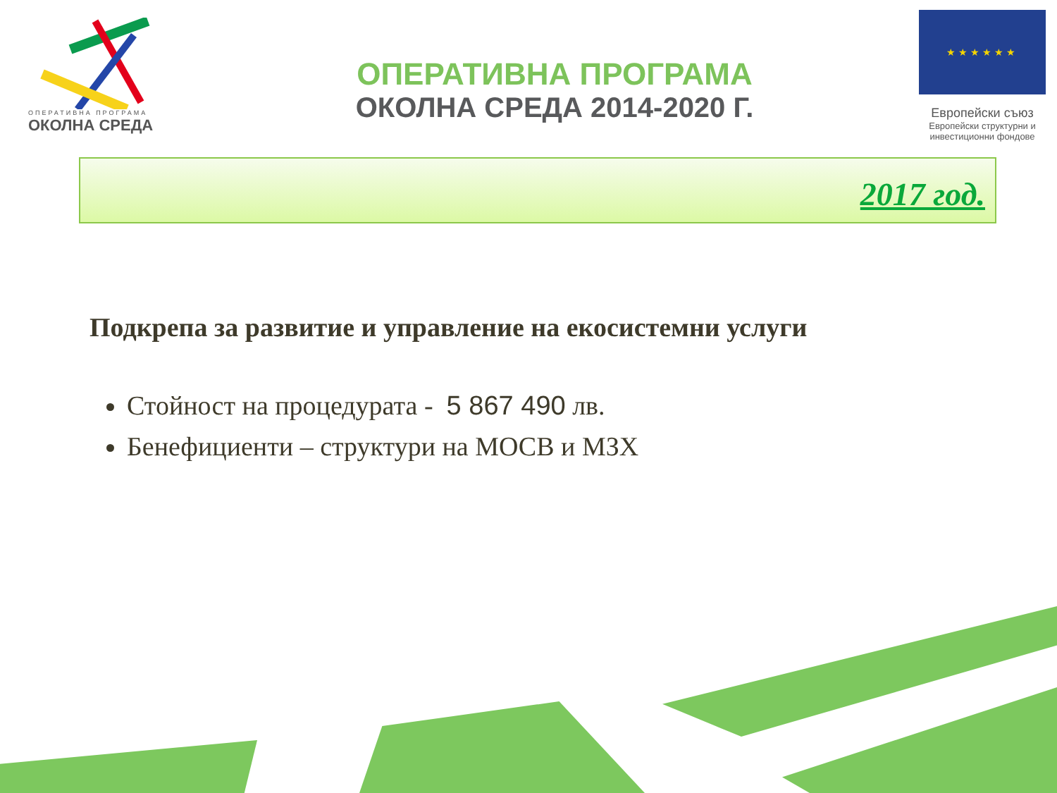ОПЕРАТИВНА ПРОГРАМА
ОКОЛНА СРЕДА
ОПЕРАТИВНА ПРОГРАМА
ОКОЛНА СРЕДА 2014-2020 Г.
★★★★★★
Европейски съюз
Европейски структурни и инвестиционни фондове
2017 год.
Подкрепа за развитие и управление на екосистемни услуги
Стойност на процедурата - 5 867 490 лв.
Бенефициенти – структури на МОСВ и МЗХ